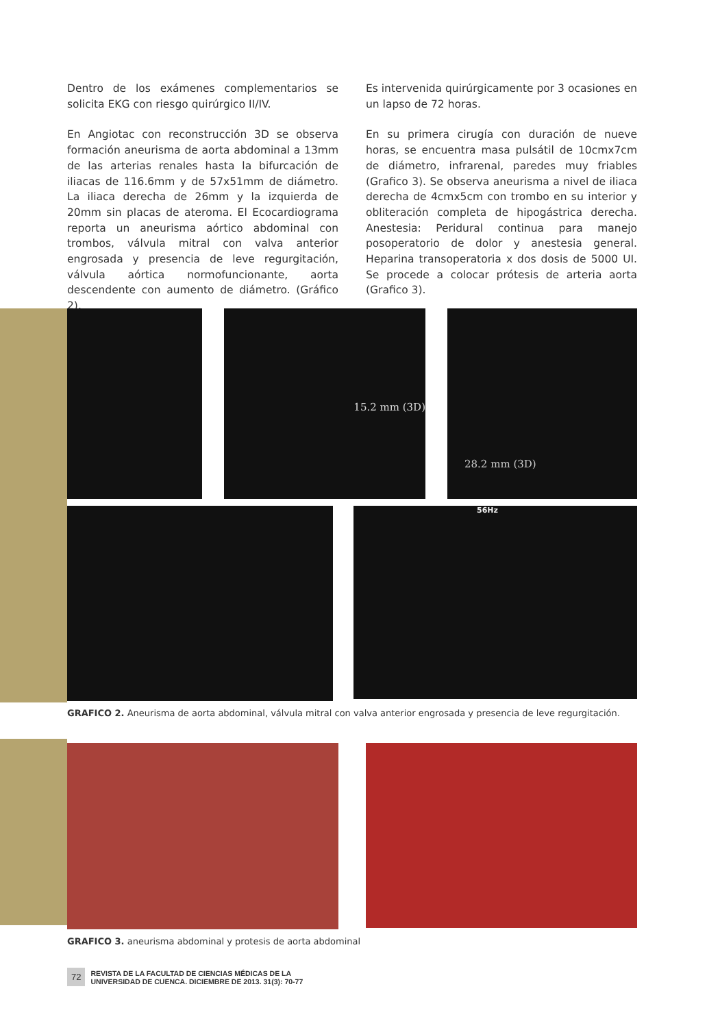Dentro de los exámenes complementarios se solicita EKG con riesgo quirúrgico II/IV.
En Angiotac con reconstrucción 3D se observa formación aneurisma de aorta abdominal a 13mm de las arterias renales hasta la bifurcación de iliacas de 116.6mm y de 57x51mm de diámetro. La iliaca derecha de 26mm y la izquierda de 20mm sin placas de ateroma. El Ecocardiograma reporta un aneurisma aórtico abdominal con trombos, válvula mitral con valva anterior engrosada y presencia de leve regurgitación, válvula aórtica normofuncionante, aorta descendente con aumento de diámetro. (Gráfico 2).
Es intervenida quirúrgicamente por 3 ocasiones en un lapso de 72 horas.
En su primera cirugía con duración de nueve horas, se encuentra masa pulsátil de 10cmx7cm de diámetro, infrarenal, paredes muy friables (Grafico 3). Se observa aneurisma a nivel de iliaca derecha de 4cmx5cm con trombo en su interior y obliteración completa de hipogástrica derecha. Anestesia: Peridural continua para manejo posoperatorio de dolor y anestesia general. Heparina transoperatoria x dos dosis de 5000 UI. Se procede a colocar prótesis de arteria aorta (Grafico 3).
15.2 mm (3D)
28.2 mm (3D)
56Hz
GRAFICO 2. Aneurisma de aorta abdominal, válvula mitral con valva anterior engrosada y presencia de leve regurgitación.
GRAFICO 3. aneurisma abdominal y protesis de aorta abdominal
72 REVISTA DE LA FACULTAD DE CIENCIAS MÉDICAS DE LA
UNIVERSIDAD DE CUENCA. DICIEMBRE DE 2013. 31(3): 70-77